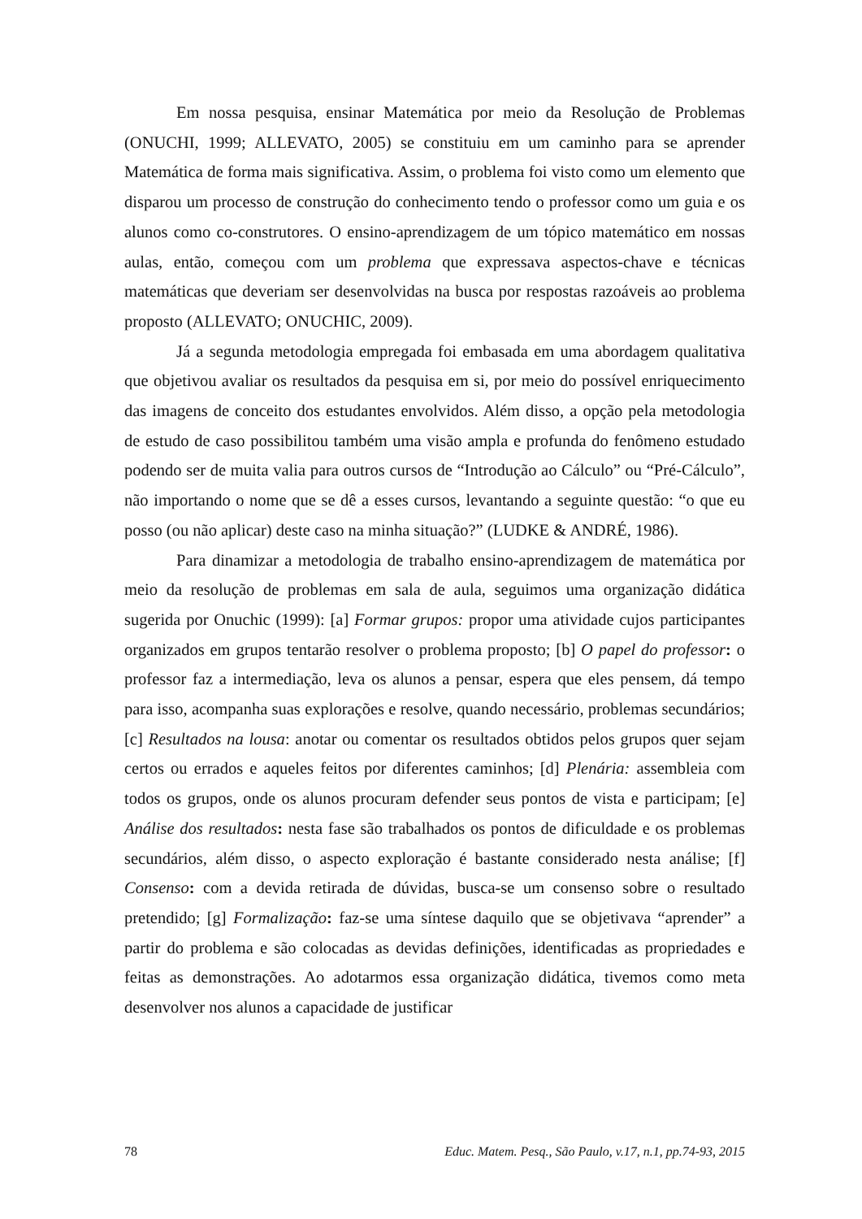Em nossa pesquisa, ensinar Matemática por meio da Resolução de Problemas (ONUCHI, 1999; ALLEVATO, 2005) se constituiu em um caminho para se aprender Matemática de forma mais significativa. Assim, o problema foi visto como um elemento que disparou um processo de construção do conhecimento tendo o professor como um guia e os alunos como co-construtores. O ensino-aprendizagem de um tópico matemático em nossas aulas, então, começou com um problema que expressava aspectos-chave e técnicas matemáticas que deveriam ser desenvolvidas na busca por respostas razoáveis ao problema proposto (ALLEVATO; ONUCHIC, 2009).
Já a segunda metodologia empregada foi embasada em uma abordagem qualitativa que objetivou avaliar os resultados da pesquisa em si, por meio do possível enriquecimento das imagens de conceito dos estudantes envolvidos. Além disso, a opção pela metodologia de estudo de caso possibilitou também uma visão ampla e profunda do fenômeno estudado podendo ser de muita valia para outros cursos de “Introdução ao Cálculo” ou “Pré-Cálculo”, não importando o nome que se dê a esses cursos, levantando a seguinte questão: “o que eu posso (ou não aplicar) deste caso na minha situação?” (LUDKE & ANDRÉ, 1986).
Para dinamizar a metodologia de trabalho ensino-aprendizagem de matemática por meio da resolução de problemas em sala de aula, seguimos uma organização didática sugerida por Onuchic (1999): [a] Formar grupos: propor uma atividade cujos participantes organizados em grupos tentarão resolver o problema proposto; [b] O papel do professor: o professor faz a intermediação, leva os alunos a pensar, espera que eles pensem, dá tempo para isso, acompanha suas explorações e resolve, quando necessário, problemas secundários; [c] Resultados na lousa: anotar ou comentar os resultados obtidos pelos grupos quer sejam certos ou errados e aqueles feitos por diferentes caminhos; [d] Plenária: assembleia com todos os grupos, onde os alunos procuram defender seus pontos de vista e participam; [e] Análise dos resultados: nesta fase são trabalhados os pontos de dificuldade e os problemas secundários, além disso, o aspecto exploração é bastante considerado nesta análise; [f] Consenso: com a devida retirada de dúvidas, busca-se um consenso sobre o resultado pretendido; [g] Formalização: faz-se uma síntese daquilo que se objetivava “aprender” a partir do problema e são colocadas as devidas definições, identificadas as propriedades e feitas as demonstrações. Ao adotarmos essa organização didática, tivemos como meta desenvolver nos alunos a capacidade de justificar
78 Educ. Matem. Pesq., São Paulo, v.17, n.1, pp.74-93, 2015